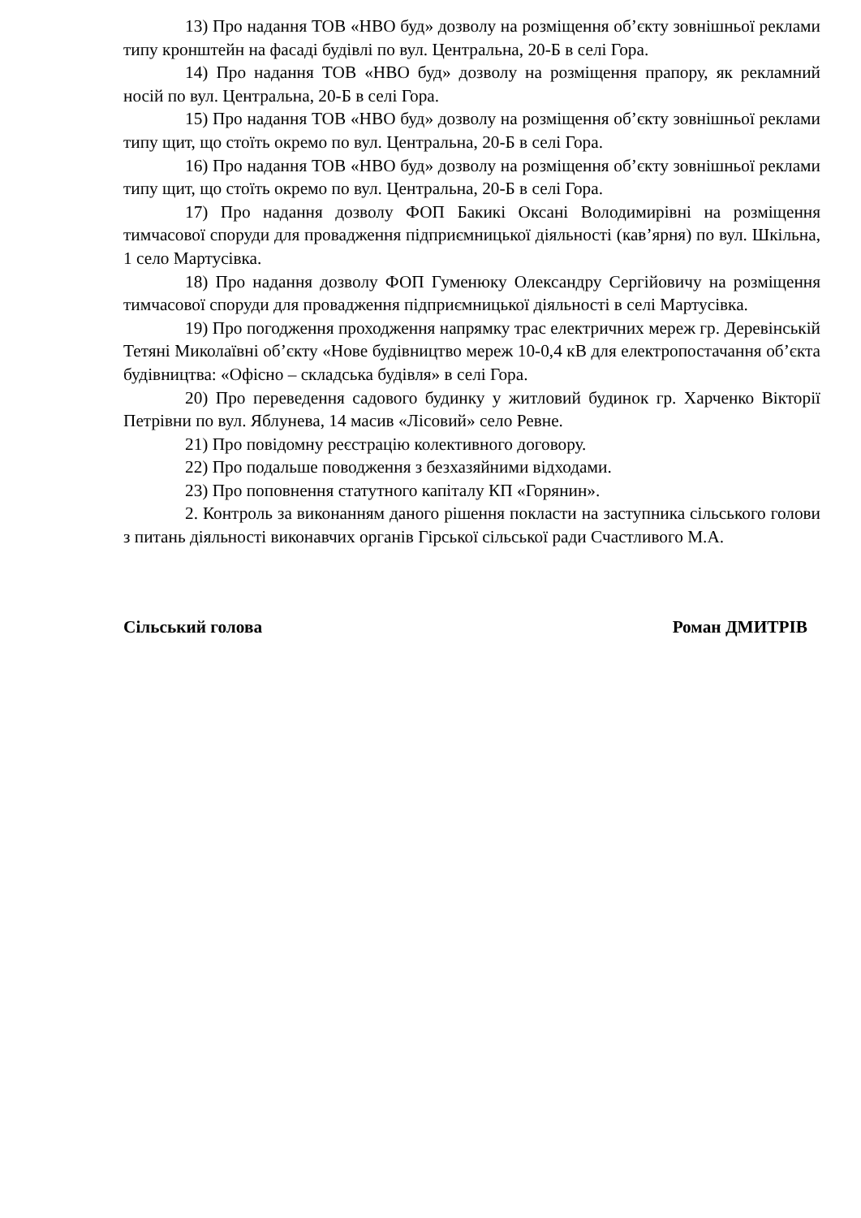13) Про надання ТОВ «НВО буд» дозволу на розміщення об’єкту зовнішньої реклами типу кронштейн на фасаді будівлі по вул. Центральна, 20-Б в селі Гора.
14) Про надання ТОВ «НВО буд» дозволу на розміщення прапору, як рекламний носій по вул. Центральна, 20-Б в селі Гора.
15) Про надання ТОВ «НВО буд» дозволу на розміщення об’єкту зовнішньої реклами типу щит, що стоїть окремо по вул. Центральна, 20-Б в селі Гора.
16) Про надання ТОВ «НВО буд» дозволу на розміщення об’єкту зовнішньої реклами типу щит, що стоїть окремо по вул. Центральна, 20-Б в селі Гора.
17) Про надання дозволу ФОП Бакикі Оксані Володимирівні на розміщення тимчасової споруди для провадження підприємницької діяльності (кав’ярня) по вул. Шкільна, 1 село Мартусівка.
18) Про надання дозволу ФОП Гуменюку Олександру Сергійовичу на розміщення тимчасової споруди для провадження підприємницької діяльності в селі Мартусівка.
19) Про погодження проходження напрямку трас електричних мереж гр. Деревінській Тетяні Миколаївні об’єкту «Нове будівництво мереж 10-0,4 кВ для електропостачання об’єкта будівництва: «Офісно – складська будівля» в селі Гора.
20) Про переведення садового будинку у житловий будинок гр. Харченко Вікторії Петрівни по вул. Яблунева, 14 масив «Лісовий» село Ревне.
21) Про повідомну реєстрацію колективного договору.
22) Про подальше поводження з безхазяйними відходами.
23) Про поповнення статутного капіталу КП «Горянин».
2. Контроль за виконанням даного рішення покласти на заступника сільського голови з питань діяльності виконавчих органів Гірської сільської ради Счастливого М.А.
Сільський голова Роман ДМИТРІВ